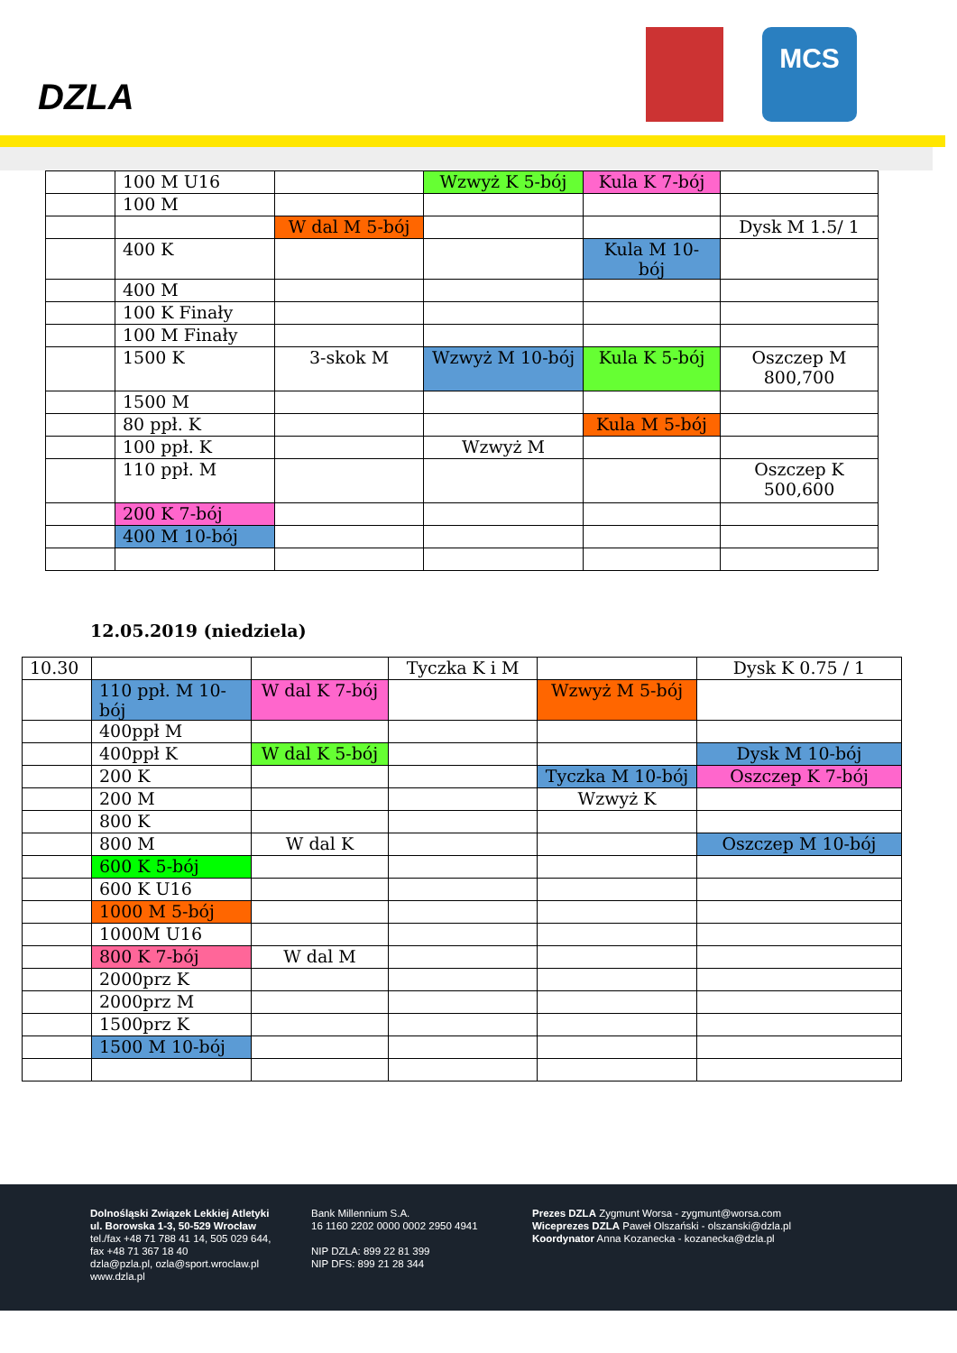DZLA
MCS
| | 100 M U16 | | Wzwyż K 5-bój | Kula K 7-bój | |
| | 100 M | | | | |
| | | W dal M 5-bój | | | Dysk M 1.5/ 1 |
| | 400 K | | | Kula M 10-bój | |
| | 400 M | | | | |
| | 100 K Finały | | | | |
| | 100 M Finały | | | | |
| | 1500 K | 3-skok M | Wzwyż M 10-bój | Kula K 5-bój | Oszczep M 800,700 |
| | 1500 M | | | | |
| | 80 ppł. K | | | Kula M 5-bój | |
| | 100 ppł. K | | Wzwyż M | | |
| | 110 ppł. M | | | | Oszczep K 500,600 |
| | 200 K 7-bój | | | | |
| | 400 M 10-bój | | | | |
12.05.2019 (niedziela)
| 10.30 | | | Tyczka K i M | | Dysk K 0.75 / 1 |
| | 110 ppł. M 10-bój | W dal K 7-bój | | Wzwyż M 5-bój | |
| | 400ppł M | | | | |
| | 400ppł K | W dal K 5-bój | | | Dysk M 10-bój |
| | 200 K | | | Tyczka M 10-bój | Oszczep K 7-bój |
| | 200 M | | | Wzwyż K | |
| | 800 K | | | | |
| | 800 M | W dal K | | | Oszczep M 10-bój |
| | 600 K 5-bój | | | | |
| | 600 K U16 | | | | |
| | 1000 M 5-bój | | | | |
| | 1000M U16 | | | | |
| | 800 K 7-bój | W dal M | | | |
| | 2000prz K | | | | |
| | 2000prz M | | | | |
| | 1500prz K | | | | |
| | 1500 M 10-bój | | | | |
Dolnośląski Związek Lekkiej Atletyki
ul. Borowska 1-3, 50-529 Wrocław
tel./fax +48 71 788 41 14, 505 029 644,
fax +48 71 367 18 40
dzla@pzla.pl, ozla@sport.wroclaw.pl
www.dzla.pl
Bank Millennium S.A.
16 1160 2202 0000 0002 2950 4941
NIP DZLA: 899 22 81 399
NIP DFS: 899 21 28 344
Prezes DZLA Zygmunt Worsa - zygmunt@worsa.com
Wiceprezes DZLA Paweł Olszański - olszanski@dzla.pl
Koordynator Anna Kozanecka - kozanecka@dzla.pl